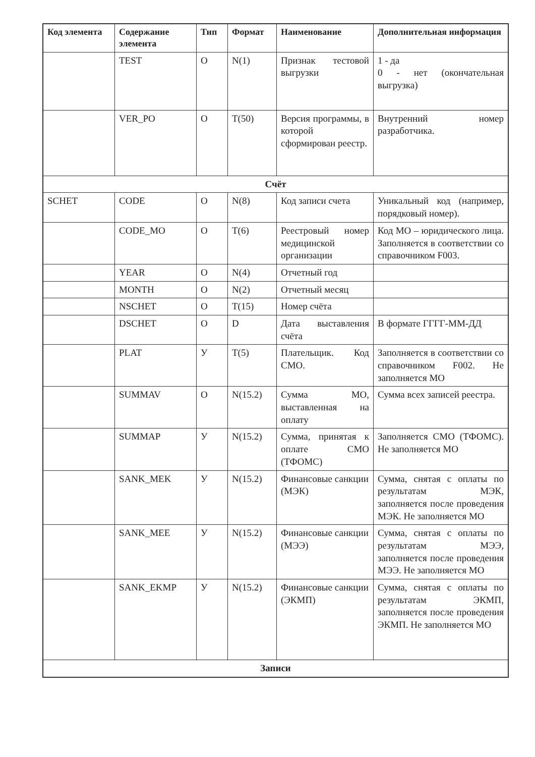| Код элемента | Содержание элемента | Тип | Формат | Наименование | Дополнительная информация |
| --- | --- | --- | --- | --- | --- |
| | TEST | О | N(1) | Признак тестовой выгрузки | 1 - да 0 - нет (окончательная выгрузка) |
| | VER_PO | О | T(50) | Версия программы, в которой сформирован реестр. | Внутренний номер разработчика. |
| Счёт | | | | | |
| SCHET | CODE | О | N(8) | Код записи счета | Уникальный код (например, порядковый номер). |
| | CODE_MO | О | T(6) | Реестровый номер медицинской организации | Код МО – юридического лица. Заполняется в соответствии со справочником F003. |
| | YEAR | О | N(4) | Отчетный год | |
| | MONTH | О | N(2) | Отчетный месяц | |
| | NSCHET | О | T(15) | Номер счёта | |
| | DSCHET | О | D | Дата выставления счёта | В формате ГГГГ-ММ-ДД |
| | PLAT | У | T(5) | Плательщик. Код СМО. | Заполняется в соответствии со справочником F002. Не заполняется МО |
| | SUMMAV | О | N(15.2) | Сумма МО, выставленная на оплату | Сумма всех записей реестра. |
| | SUMMAP | У | N(15.2) | Сумма, принятая к оплате СМО (ТФОМС) | Заполняется СМО (ТФОМС). Не заполняется МО |
| | SANK_MEK | У | N(15.2) | Финансовые санкции (МЭК) | Сумма, снятая с оплаты по результатам МЭК, заполняется после проведения МЭК. Не заполняется МО |
| | SANK_MEE | У | N(15.2) | Финансовые санкции (МЭЭ) | Сумма, снятая с оплаты по результатам МЭЭ, заполняется после проведения МЭЭ. Не заполняется МО |
| | SANK_EKMP | У | N(15.2) | Финансовые санкции (ЭКМП) | Сумма, снятая с оплаты по результатам ЭКМП, заполняется после проведения ЭКМП. Не заполняется МО |
| Записи | | | | | |